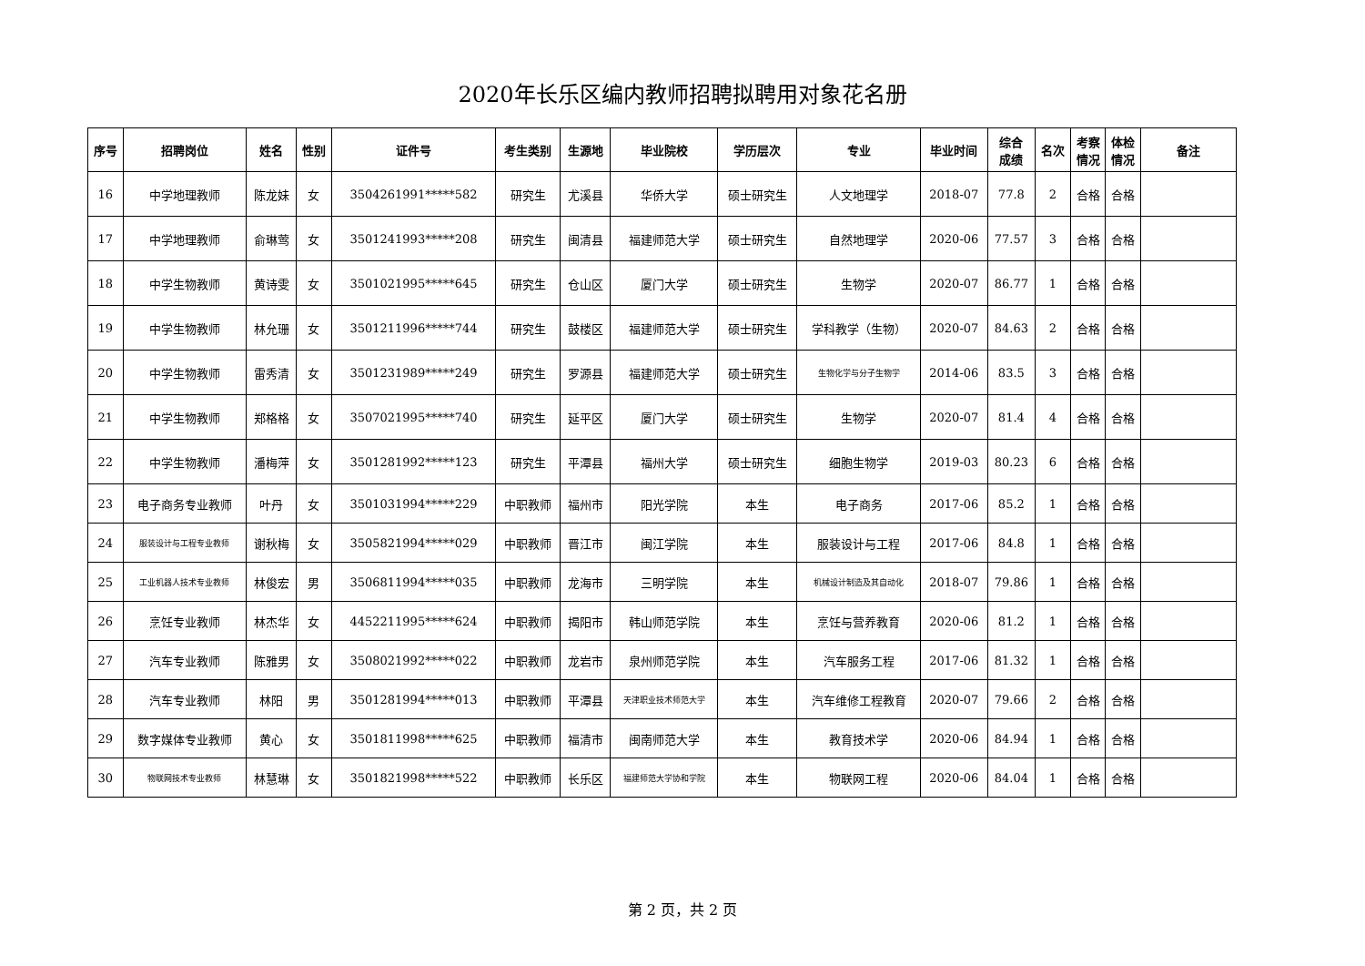2020年长乐区编内教师招聘拟聘用对象花名册
| 序号 | 招聘岗位 | 姓名 | 性别 | 证件号 | 考生类别 | 生源地 | 毕业院校 | 学历层次 | 专业 | 毕业时间 | 综合 成绩 | 名次 | 考察 情况 | 体检 情况 | 备注 |
| --- | --- | --- | --- | --- | --- | --- | --- | --- | --- | --- | --- | --- | --- | --- | --- |
| 16 | 中学地理教师 | 陈龙妹 | 女 | 3504261991*****582 | 研究生 | 尤溪县 | 华侨大学 | 硕士研究生 | 人文地理学 | 2018-07 | 77.8 | 2 | 合格 | 合格 | |
| 17 | 中学地理教师 | 俞琳莺 | 女 | 3501241993*****208 | 研究生 | 闽清县 | 福建师范大学 | 硕士研究生 | 自然地理学 | 2020-06 | 77.57 | 3 | 合格 | 合格 | |
| 18 | 中学生物教师 | 黄诗雯 | 女 | 3501021995*****645 | 研究生 | 仓山区 | 厦门大学 | 硕士研究生 | 生物学 | 2020-07 | 86.77 | 1 | 合格 | 合格 | |
| 19 | 中学生物教师 | 林允珊 | 女 | 3501211996*****744 | 研究生 | 鼓楼区 | 福建师范大学 | 硕士研究生 | 学科教学（生物） | 2020-07 | 84.63 | 2 | 合格 | 合格 | |
| 20 | 中学生物教师 | 雷秀清 | 女 | 3501231989*****249 | 研究生 | 罗源县 | 福建师范大学 | 硕士研究生 | 生物化学与分子生物学 | 2014-06 | 83.5 | 3 | 合格 | 合格 | |
| 21 | 中学生物教师 | 郑格格 | 女 | 3507021995*****740 | 研究生 | 延平区 | 厦门大学 | 硕士研究生 | 生物学 | 2020-07 | 81.4 | 4 | 合格 | 合格 | |
| 22 | 中学生物教师 | 潘梅萍 | 女 | 3501281992*****123 | 研究生 | 平潭县 | 福州大学 | 硕士研究生 | 细胞生物学 | 2019-03 | 80.23 | 6 | 合格 | 合格 | |
| 23 | 电子商务专业教师 | 叶丹 | 女 | 3501031994*****229 | 中职教师 | 福州市 | 阳光学院 | 本生 | 电子商务 | 2017-06 | 85.2 | 1 | 合格 | 合格 | |
| 24 | 服装设计与工程专业教师 | 谢秋梅 | 女 | 3505821994*****029 | 中职教师 | 晋江市 | 闽江学院 | 本生 | 服装设计与工程 | 2017-06 | 84.8 | 1 | 合格 | 合格 | |
| 25 | 工业机器人技术专业教师 | 林俊宏 | 男 | 3506811994*****035 | 中职教师 | 龙海市 | 三明学院 | 本生 | 机械设计制造及其自动化 | 2018-07 | 79.86 | 1 | 合格 | 合格 | |
| 26 | 烹饪专业教师 | 林杰华 | 女 | 4452211995*****624 | 中职教师 | 揭阳市 | 韩山师范学院 | 本生 | 烹饪与营养教育 | 2020-06 | 81.2 | 1 | 合格 | 合格 | |
| 27 | 汽车专业教师 | 陈雅男 | 女 | 3508021992*****022 | 中职教师 | 龙岩市 | 泉州师范学院 | 本生 | 汽车服务工程 | 2017-06 | 81.32 | 1 | 合格 | 合格 | |
| 28 | 汽车专业教师 | 林阳 | 男 | 3501281994*****013 | 中职教师 | 平潭县 | 天津职业技术师范大学 | 本生 | 汽车维修工程教育 | 2020-07 | 79.66 | 2 | 合格 | 合格 | |
| 29 | 数字媒体专业教师 | 黄心 | 女 | 3501811998*****625 | 中职教师 | 福清市 | 闽南师范大学 | 本生 | 教育技术学 | 2020-06 | 84.94 | 1 | 合格 | 合格 | |
| 30 | 物联网技术专业教师 | 林慧琳 | 女 | 3501821998*****522 | 中职教师 | 长乐区 | 福建师范大学协和学院 | 本生 | 物联网工程 | 2020-06 | 84.04 | 1 | 合格 | 合格 | |
第 2 页，共 2 页